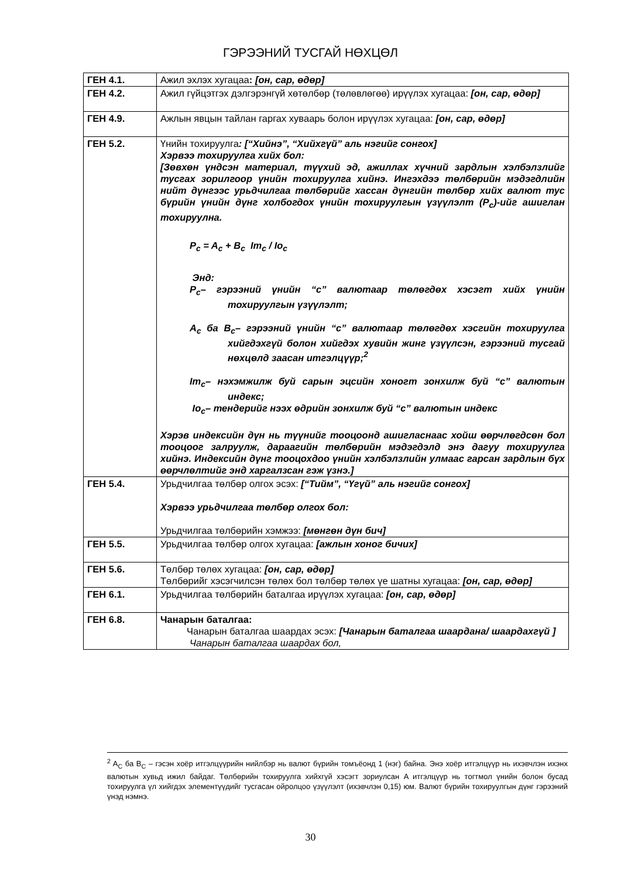ГЭРЭЭНИЙ ТУСГАЙ НӨХЦӨЛ
| ГЕН 4.1. | Ажил эхлэх хугацаа : [он, сар, өдөр] |
| ГЕН 4.2. | Ажил гүйцэтгэх дэлгэрэнгүй хөтөлбөр (төлөвлөгөө) ирүүлэх хугацаа: [он, сар, өдөр] |
| ГЕН 4.9. | Ажлын явцын тайлан гаргах хуваарь болон ирүүлэх хугацаа: [он, сар, өдөр] |
| ГЕН 5.2. | Үнийн тохируулга : [“Хийнэ”, “Хийхгүй” аль нэгийг сонгох] Хэрвээ тохируулга хийх бол: [Зөвхөн үндсэн материал, түүхий эд, ажиллах хүчний зардлын хэлбэлзлийг тусгах зорилгоор үнийн тохируулга хийнэ. Ингэхдээ төлбөрийн мэдэгдлийн нийт дүнгээс урьдчилгаа төлбөрийг хассан дүнгийн төлбөр хийх валют тус бүрийн үнийн дүнг холбогдох үнийн тохируулгын үзүүлэлт (P<sub>c</sub>)-ийг ашиглан тохируулна. P<sub>c</sub> = A<sub>c</sub> + B<sub>c</sub> Im<sub>c</sub> / Io<sub>c</sub> Энд: P<sub>c</sub>– гэрээний үнийн “c” валютаар төлөгдөх хэсэгт хийх үнийн тохируулгын үзүүлэлт; A<sub>c</sub> ба B<sub>c</sub>– гэрээний үнийн “c” валютаар төлөгдөх хэсгийн тохируулга хийгдэхгүй болон хийгдэх хувийн жинг үзүүлсэн, гэрээний тусгай нөхцөлд заасан итгэлцүүр;<sup>2</sup> Im<sub>c</sub>– нэхэмжилж буй сарын эцсийн хоногт зонхилж буй “c” валютын индекс; Io<sub>c</sub>– тендерийг нээх өдрийн зонхилж буй “c” валютын индекс Хэрэв индексийн дүн нь түүнийг тооцоонд ашигласнаас хойш өөрчлөгдсөн бол тооцоог залруулж, дараагийн төлбөрийн мэдэгдэлд энэ дагуу тохируулга хийнэ. Индексийн дүнг тооцохдоо үнийн хэлбэлзлийн улмаас гарсан зардлын бүх өөрчлөлтийг энд харгалзсан гэж үзнэ.] |
| ГЕН 5.4. | Урьдчилгаа төлбөр олгох эсэх: [“Тийм”, “Үгүй” аль нэгийг сонгох] Хэрвээ урьдчилгаа төлбөр олгох бол: Урьдчилгаа төлбөрийн хэмжээ: [мөнгөн дүн бич] |
| ГЕН 5.5. | Урьдчилгаа төлбөр олгох хугацаа: [ажлын хоног бичих] |
| ГЕН 5.6. | Төлбөр төлөх хугацаа: [он, сар, өдөр] Төлбөрийг хэсэгчилсэн төлөх бол төлбөр төлөх үе шатны хугацаа: [он, сар, өдөр] |
| ГЕН 6.1. | Урьдчилгаа төлбөрийн баталгаа ирүүлэх хугацаа: [он, сар, өдөр] |
| ГЕН 6.8. | Чанарын баталгаа: Чанарын баталгаа шаардах эсэх: [Чанарын баталгаа шаардана/ шаардахгүй ] Чанарын баталгаа шаардах бол, |
<sup>2</sup> A<sub>C</sub> ба B<sub>C</sub> – гэсэн хоёр итгэлцүүрийн нийлбэр нь валют бүрийн томъёонд 1 (нэг) байна. Энэ хоёр итгэлцүүр нь ихэвчлэн ихэнх валютын хувьд ижил байдаг. Төлбөрийн тохируулга хийхгүй хэсэгт зориулсан A итгэлцүүр нь тогтмол үнийн болон бусад тохируулга үл хийгдэх элементүүдийг тусгасан ойролцоо үзүүлэлт (ихэвчлэн 0,15) юм. Валют бүрийн тохируулгын дүнг гэрээний үнэд нэмнэ.
30